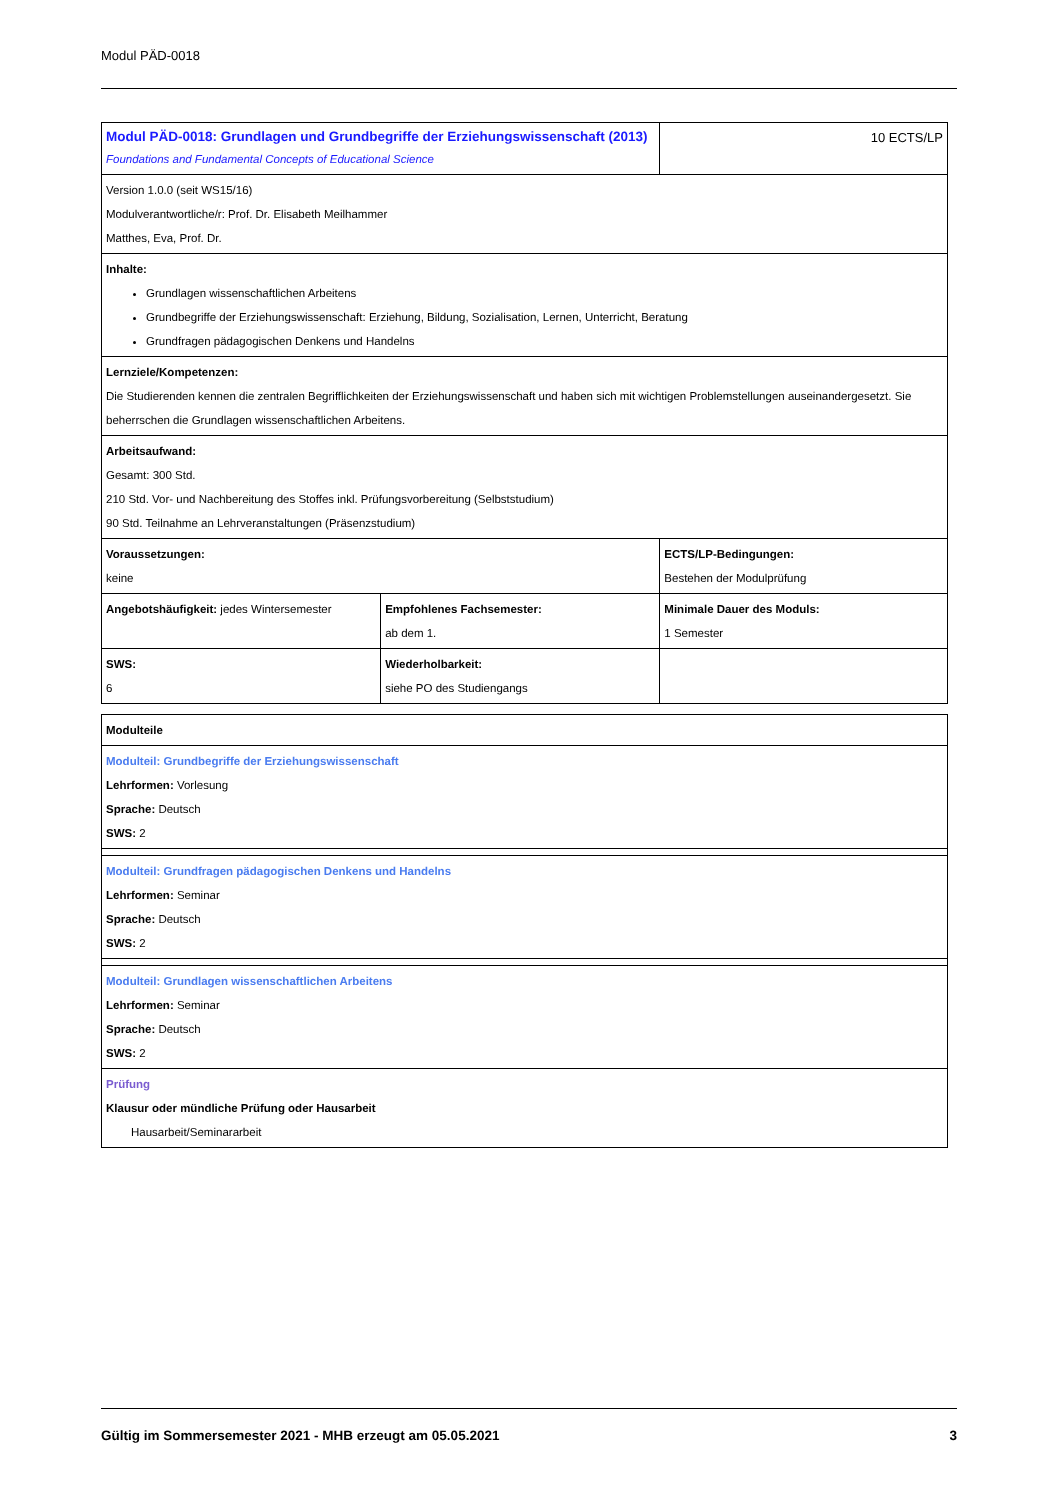Modul PÄD-0018
| Modul PÄD-0018: Grundlagen und Grundbegriffe der Erziehungswissenschaft (2013) Foundations and Fundamental Concepts of Educational Science | | 10 ECTS/LP |
| Version 1.0.0 (seit WS15/16) Modulverantwortliche/r: Prof. Dr. Elisabeth Meilhammer Matthes, Eva, Prof. Dr. | | |
| Inhalte: Grundlagen wissenschaftlichen Arbeitens Grundbegriffe der Erziehungswissenschaft: Erziehung, Bildung, Sozialisation, Lernen, Unterricht, Beratung Grundfragen pädagogischen Denkens und Handelns | | |
| Lernziele/Kompetenzen: Die Studierenden kennen die zentralen Begrifflichkeiten der Erziehungswissenschaft und haben sich mit wichtigen Problemstellungen auseinandergesetzt. Sie beherrschen die Grundlagen wissenschaftlichen Arbeitens. | | |
| Arbeitsaufwand: Gesamt: 300 Std. 210 Std. Vor- und Nachbereitung des Stoffes inkl. Prüfungsvorbereitung (Selbststudium) 90 Std. Teilnahme an Lehrveranstaltungen (Präsenzstudium) | | |
| Voraussetzungen: keine | | ECTS/LP-Bedingungen: Bestehen der Modulprüfung |
| Angebotshäufigkeit: jedes Wintersemester | Empfohlenes Fachsemester: ab dem 1. | Minimale Dauer des Moduls: 1 Semester |
| SWS: 6 | Wiederholbarkeit: siehe PO des Studiengangs | |
| Modulteile |
| Modulteil: Grundbegriffe der Erziehungswissenschaft Lehrformen: Vorlesung Sprache: Deutsch SWS: 2 |
| Modulteil: Grundfragen pädagogischen Denkens und Handelns Lehrformen: Seminar Sprache: Deutsch SWS: 2 |
| Modulteil: Grundlagen wissenschaftlichen Arbeitens Lehrformen: Seminar Sprache: Deutsch SWS: 2 |
| Prüfung Klausur oder mündliche Prüfung oder Hausarbeit Hausarbeit/Seminararbeit |
Gültig im Sommersemester 2021 - MHB erzeugt am 05.05.2021 3